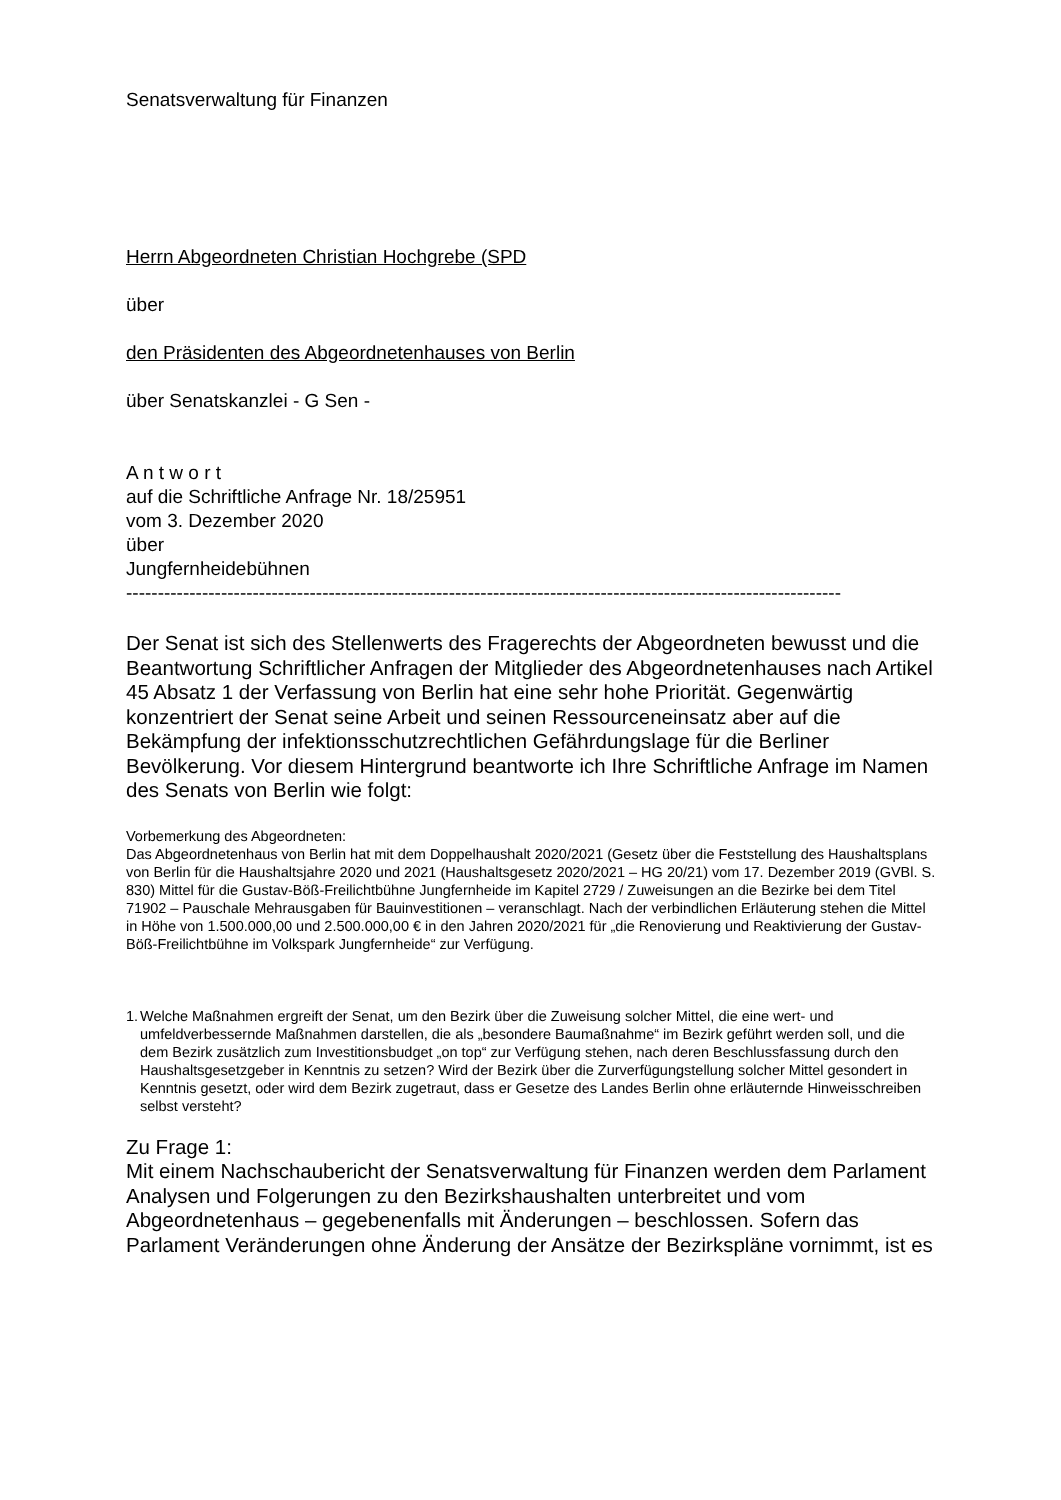Senatsverwaltung für Finanzen
Herrn Abgeordneten Christian Hochgrebe (SPD
über
den Präsidenten des Abgeordnetenhauses von Berlin
über Senatskanzlei - G Sen -
A n t w o r t
auf die Schriftliche Anfrage Nr. 18/25951
vom 3. Dezember 2020
über
Jungfernheidebühnen
-----------------------------------------------------------------------------------------------------------------
Der Senat ist sich des Stellenwerts des Fragerechts der Abgeordneten bewusst und die Beantwortung Schriftlicher Anfragen der Mitglieder des Abgeordnetenhauses nach Artikel 45 Absatz 1 der Verfassung von Berlin hat eine sehr hohe Priorität. Gegenwärtig konzentriert der Senat seine Arbeit und seinen Ressourceneinsatz aber auf die Bekämpfung der infektionsschutzrechtlichen Gefährdungslage für die Berliner Bevölkerung. Vor diesem Hintergrund beantworte ich Ihre Schriftliche Anfrage im Namen des Senats von Berlin wie folgt:
Vorbemerkung des Abgeordneten:
Das Abgeordnetenhaus von Berlin hat mit dem Doppelhaushalt 2020/2021 (Gesetz über die Feststellung des Haushaltsplans von Berlin für die Haushaltsjahre 2020 und 2021 (Haushaltsgesetz 2020/2021 – HG 20/21) vom 17. Dezember 2019 (GVBl. S. 830) Mittel für die Gustav-Böß-Freilichtbühne Jungfernheide im Kapitel 2729 / Zuweisungen an die Bezirke bei dem Titel 71902 – Pauschale Mehrausgaben für Bauinvestitionen – veranschlagt. Nach der verbindlichen Erläuterung stehen die Mittel in Höhe von 1.500.000,00 und 2.500.000,00 € in den Jahren 2020/2021 für „die Renovierung und Reaktivierung der Gustav-Böß-Freilichtbühne im Volkspark Jungfernheide“ zur Verfügung.
1.
Welche Maßnahmen ergreift der Senat, um den Bezirk über die Zuweisung solcher Mittel, die eine wert- und umfeldverbessernde Maßnahmen darstellen, die als „besondere Baumaßnahme“ im Bezirk geführt werden soll, und die dem Bezirk zusätzlich zum Investitionsbudget „on top“ zur Verfügung stehen, nach deren Beschlussfassung durch den Haushaltsgesetzgeber in Kenntnis zu setzen? Wird der Bezirk über die Zurverfügungstellung solcher Mittel gesondert in Kenntnis gesetzt, oder wird dem Bezirk zugetraut, dass er Gesetze des Landes Berlin ohne erläuternde Hinweisschreiben selbst versteht?
Zu Frage 1:
Mit einem Nachschaubericht der Senatsverwaltung für Finanzen werden dem Parlament Analysen und Folgerungen zu den Bezirkshaushalten unterbreitet und vom Abgeordnetenhaus – gegebenenfalls mit Änderungen – beschlossen. Sofern das Parlament Veränderungen ohne Änderung der Ansätze der Bezirkspläne vornimmt, ist es